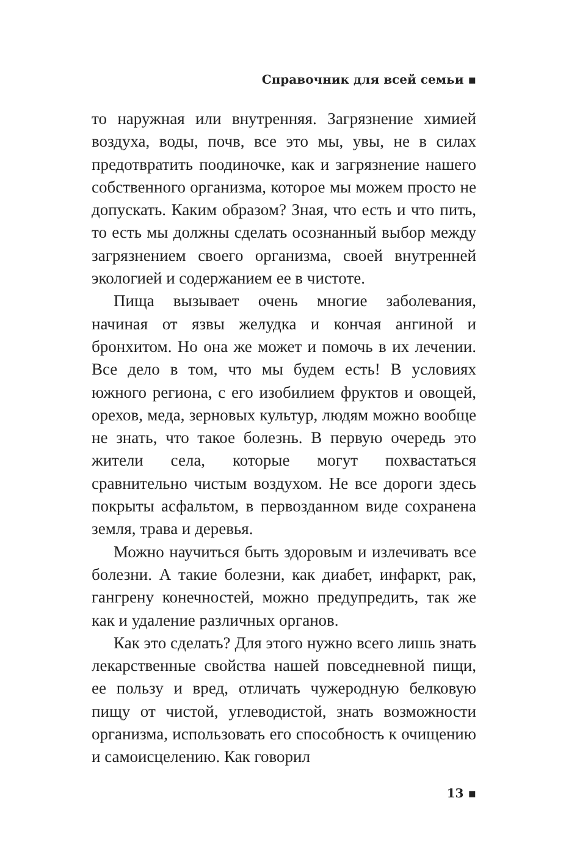Справочник для всей семьи ▪
то наружная или внутренняя. Загрязнение химией воздуха, воды, почв, все это мы, увы, не в силах предотвратить поодиночке, как и загрязнение нашего собственного организма, которое мы можем просто не допускать. Каким образом? Зная, что есть и что пить, то есть мы должны сделать осознанный выбор между загрязнением своего организма, своей внутренней экологией и содержанием ее в чистоте.
Пища вызывает очень многие заболевания, начиная от язвы желудка и кончая ангиной и бронхитом. Но она же может и помочь в их лечении. Все дело в том, что мы будем есть! В условиях южного региона, с его изобилием фруктов и овощей, орехов, меда, зерновых культур, людям можно вообще не знать, что такое болезнь. В первую очередь это жители села, которые могут похвастаться сравнительно чистым воздухом. Не все дороги здесь покрыты асфальтом, в первозданном виде сохранена земля, трава и деревья.
Можно научиться быть здоровым и излечивать все болезни. А такие болезни, как диабет, инфаркт, рак, гангрену конечностей, можно предупредить, так же как и удаление различных органов.
Как это сделать? Для этого нужно всего лишь знать лекарственные свойства нашей повседневной пищи, ее пользу и вред, отличать чужеродную белковую пищу от чистой, углеводистой, знать возможности организма, использовать его способность к очищению и самоисцелению. Как говорил
13 ▪